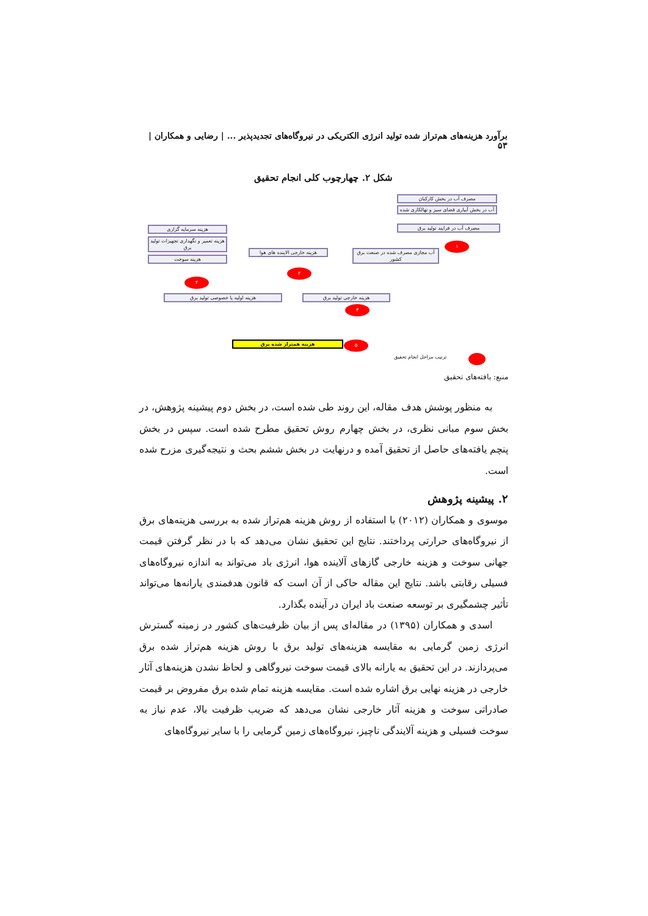برآورد هزینه‌های هم‌تراز شده تولید انرژی الکتریکی در نیروگاه‌های تجدیدپذیر ... | رضایی و همکاران | ۵۳
شکل ۲. چهارچوب کلی انجام تحقیق
مصرف آب در بخش کارکنان
آب در بخش آبیاری فضای سبز و تهالکاری شده
مصرف آب در فرایند تولید برق
هزینه سرمایه گزاری
هزینه تعمیر و نگهداری تجهیزات تولید برق
هزینه سوخت
هزینه خارجی الایندە های هوا
آب مجازی مصرف شده در صنعت برق کشور
۱
۲
۴
هزینه اولیه یا خصوصی تولید برق هزینه خارجی تولید برق
۳
هزینه همتراز شده برق ۵
ترتیب مراحل انجام تحقیق
منبع: یافته‌های تحقیق
به منظور پوشش هدف مقاله، این روند طی شده است، در بخش دوم پیشینه پژوهش، در بخش سوم مبانی نظری، در بخش چهارم روش تحقیق مطرح شده است. سپس در بخش پنچم یافته‌های حاصل از تحقیق آمده و درنهایت در بخش ششم بحث و نتیجه‌گیری مزرح شده است.
۲. پیشینه پژوهش
موسوی و همکاران (۲۰۱۲) با استفاده از روش هزینه هم‌تراز شده به بررسی هزینه‌های برق از نیروگاه‌های حرارتی پرداختند. نتایج این تحقیق نشان می‌دهد که با در نظر گرفتن قیمت جهانی سوخت و هزینه خارجی گازهای آلاینده هوا، انرژی باد می‌تواند به اندازه نیروگاه‌های فسیلی رقابتی باشد. نتایج این مقاله حاکی از آن است که قانون هدفمندی یارانه‌ها می‌تواند تأثیر چشمگیری بر توسعه صنعت باد ایران در آینده بگذارد.
اسدی و همکاران (۱۳۹۵) در مقاله‌ای پس از بیان ظرفیت‌های کشور در زمینه گسترش انرژی زمین گرمایی به مقایسه هزینه‌های تولید برق با روش هزینه هم‌تراز شده برق می‌پردازند. در این تحقیق به یارانه بالای قیمت سوخت نیروگاهی و لحاظ نشدن هزینه‌های آثار خارجی در هزینه نهایی برق اشاره شده است. مقایسه هزینه تمام شده برق مفروض بر قیمت صادراتی سوخت و هزینه آثار خارجی نشان می‌دهد که ضریب ظرفیت بالا، عدم نیاز به سوخت فسیلی و هزینه آلایندگی ناچیز، نیروگاه‌های زمین گرمایی را با سایر نیروگاه‌های